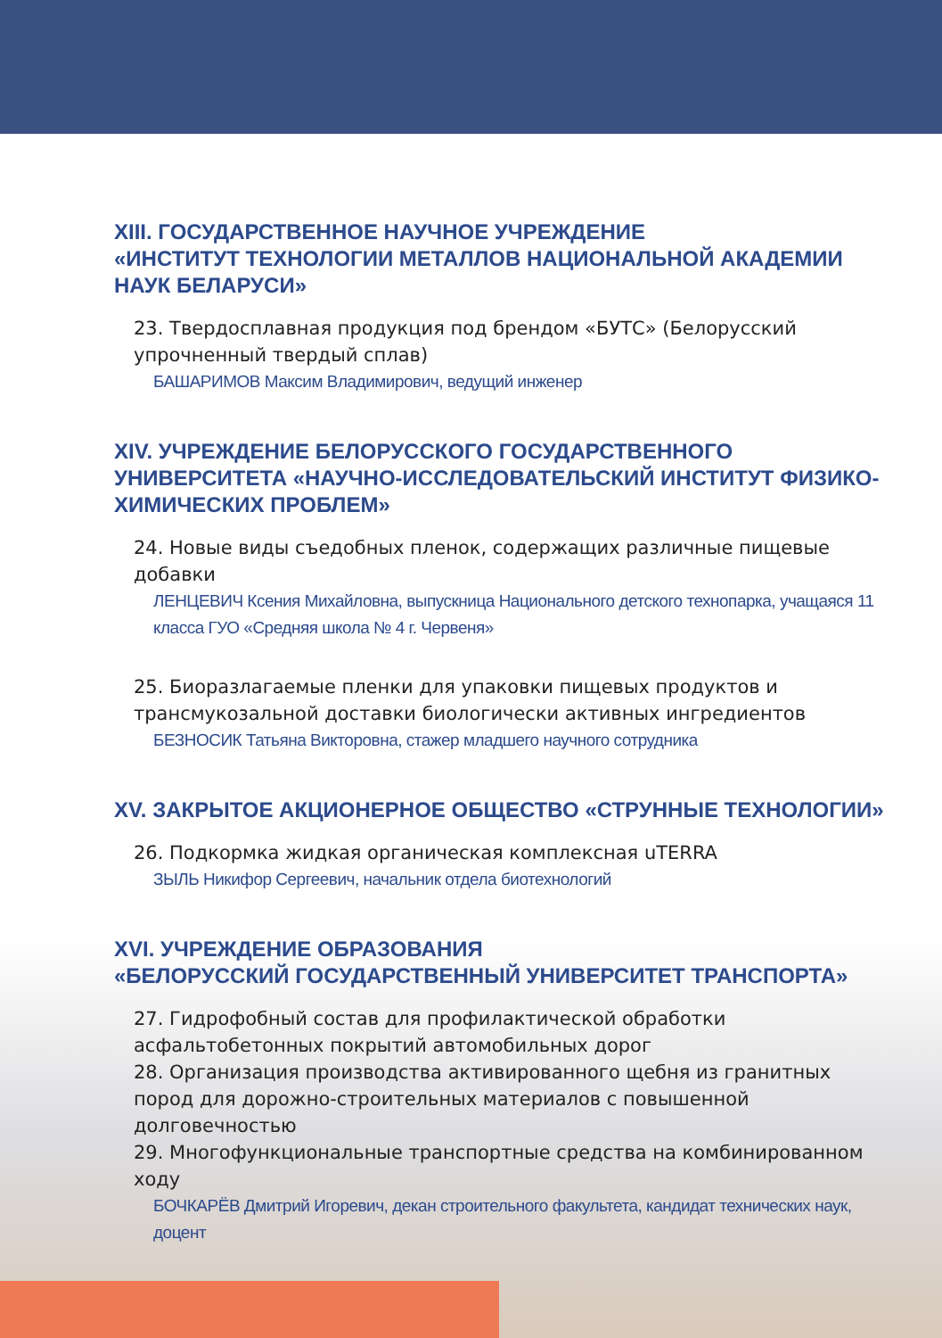XIII. ГОСУДАРСТВЕННОЕ НАУЧНОЕ УЧРЕЖДЕНИЕ
«ИНСТИТУТ ТЕХНОЛОГИИ МЕТАЛЛОВ НАЦИОНАЛЬНОЙ АКАДЕМИИ НАУК БЕЛАРУСИ»
23. Твердосплавная продукция под брендом «БУТС» (Белорусский упрочненный твердый сплав)
БАШАРИМОВ Максим Владимирович, ведущий инженер
XIV. УЧРЕЖДЕНИЕ БЕЛОРУССКОГО ГОСУДАРСТВЕННОГО УНИВЕРСИТЕТА «НАУЧНО-ИССЛЕДОВАТЕЛЬСКИЙ ИНСТИТУТ ФИЗИКО-ХИМИЧЕСКИХ ПРОБЛЕМ»
24. Новые виды съедобных пленок, содержащих различные пищевые добавки
ЛЕНЦЕВИЧ Ксения Михайловна, выпускница Национального детского технопарка, учащаяся 11 класса ГУО «Средняя школа № 4 г. Червеня»
25. Биоразлагаемые пленки для упаковки пищевых продуктов и трансмукозальной доставки биологически активных ингредиентов
БЕЗНОСИК Татьяна Викторовна, стажер младшего научного сотрудника
XV. ЗАКРЫТОЕ АКЦИОНЕРНОЕ ОБЩЕСТВО «СТРУННЫЕ ТЕХНОЛОГИИ»
26. Подкормка жидкая органическая комплексная uTERRA
ЗЫЛЬ Никифор Сергеевич, начальник отдела биотехнологий
XVI. УЧРЕЖДЕНИЕ ОБРАЗОВАНИЯ
«БЕЛОРУССКИЙ ГОСУДАРСТВЕННЫЙ УНИВЕРСИТЕТ ТРАНСПОРТА»
27. Гидрофобный состав для профилактической обработки асфальтобетонных покрытий автомобильных дорог
28. Организация производства активированного щебня из гранитных пород для дорожно-строительных материалов с повышенной долговечностью
29. Многофункциональные транспортные средства на комбинированном ходу
БОЧКАРЁВ Дмитрий Игоревич, декан строительного факультета, кандидат технических наук, доцент